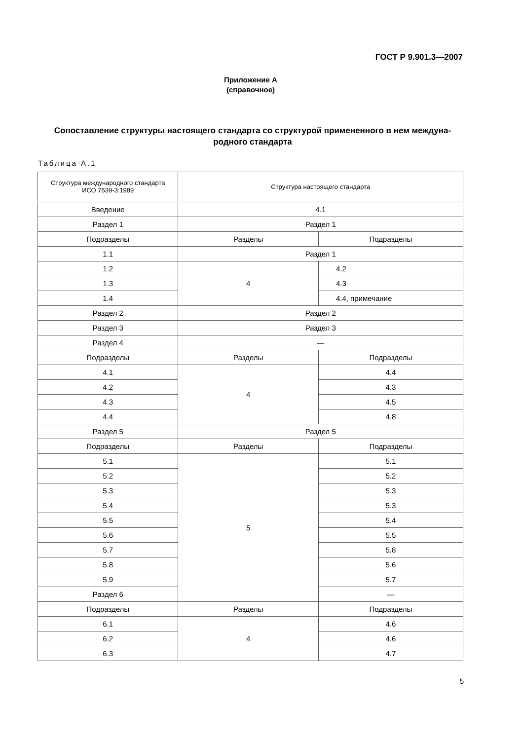ГОСТ Р 9.901.3—2007
Приложение А
(справочное)
Сопоставление структуры настоящего стандарта со структурой примененного в нем междуна-родного стандарта
Таблица А.1
| Структура международного стандарта ИСО 7539-3:1989 | Структура настоящего стандарта | |
| --- | --- | --- |
| Введение | 4.1 | |
| Раздел 1 | Раздел 1 | |
| Подразделы | Разделы | Подразделы |
| 1.1 | Раздел 1 | |
| 1.2 | 4 | 4.2 |
| 1.3 | | 4.3 |
| 1.4 | | 4.4, примечание |
| Раздел 2 | Раздел 2 | |
| Раздел 3 | Раздел 3 | |
| Раздел 4 | — | |
| Подразделы | Разделы | Подразделы |
| 4.1 | 4 | 4.4 |
| 4.2 | | 4.3 |
| 4.3 | | 4.5 |
| 4.4 | | 4.8 |
| Раздел 5 | Раздел 5 | |
| Подразделы | Разделы | Подразделы |
| 5.1 | 5 | 5.1 |
| 5.2 | | 5.2 |
| 5.3 | | 5.3 |
| 5.4 | | 5.3 |
| 5.5 | | 5.4 |
| 5.6 | | 5.5 |
| 5.7 | | 5.8 |
| 5.8 | | 5.6 |
| 5.9 | | 5.7 |
| Раздел 6 | | — |
| Подразделы | Разделы | Подразделы |
| 6.1 | 4 | 4.6 |
| 6.2 | | 4.6 |
| 6.3 | | 4.7 |
5